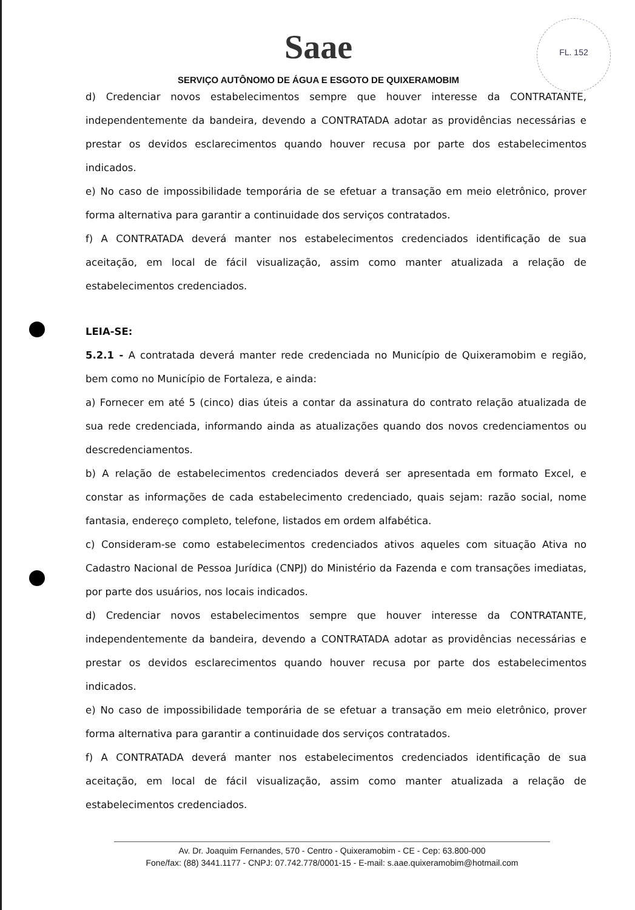FL. 152
Saae
SERVIÇO AUTÔNOMO DE ÁGUA E ESGOTO DE QUIXERAMOBIM
d) Credenciar novos estabelecimentos sempre que houver interesse da CONTRATANTE, independentemente da bandeira, devendo a CONTRATADA adotar as providências necessárias e prestar os devidos esclarecimentos quando houver recusa por parte dos estabelecimentos indicados.
e) No caso de impossibilidade temporária de se efetuar a transação em meio eletrônico, prover forma alternativa para garantir a continuidade dos serviços contratados.
f) A CONTRATADA deverá manter nos estabelecimentos credenciados identificação de sua aceitação, em local de fácil visualização, assim como manter atualizada a relação de estabelecimentos credenciados.
LEIA-SE:
5.2.1 - A contratada deverá manter rede credenciada no Município de Quixeramobim e região, bem como no Município de Fortaleza, e ainda:
a) Fornecer em até 5 (cinco) dias úteis a contar da assinatura do contrato relação atualizada de sua rede credenciada, informando ainda as atualizações quando dos novos credenciamentos ou descredenciamentos.
b) A relação de estabelecimentos credenciados deverá ser apresentada em formato Excel, e constar as informações de cada estabelecimento credenciado, quais sejam: razão social, nome fantasia, endereço completo, telefone, listados em ordem alfabética.
c) Consideram-se como estabelecimentos credenciados ativos aqueles com situação Ativa no Cadastro Nacional de Pessoa Jurídica (CNPJ) do Ministério da Fazenda e com transações imediatas, por parte dos usuários, nos locais indicados.
d) Credenciar novos estabelecimentos sempre que houver interesse da CONTRATANTE, independentemente da bandeira, devendo a CONTRATADA adotar as providências necessárias e prestar os devidos esclarecimentos quando houver recusa por parte dos estabelecimentos indicados.
e) No caso de impossibilidade temporária de se efetuar a transação em meio eletrônico, prover forma alternativa para garantir a continuidade dos serviços contratados.
f) A CONTRATADA deverá manter nos estabelecimentos credenciados identificação de sua aceitação, em local de fácil visualização, assim como manter atualizada a relação de estabelecimentos credenciados.
Av. Dr. Joaquim Fernandes, 570 - Centro - Quixeramobim - CE - Cep: 63.800-000
Fone/fax: (88) 3441.1177 - CNPJ: 07.742.778/0001-15 - E-mail: s.aae.quixeramobim@hotmail.com